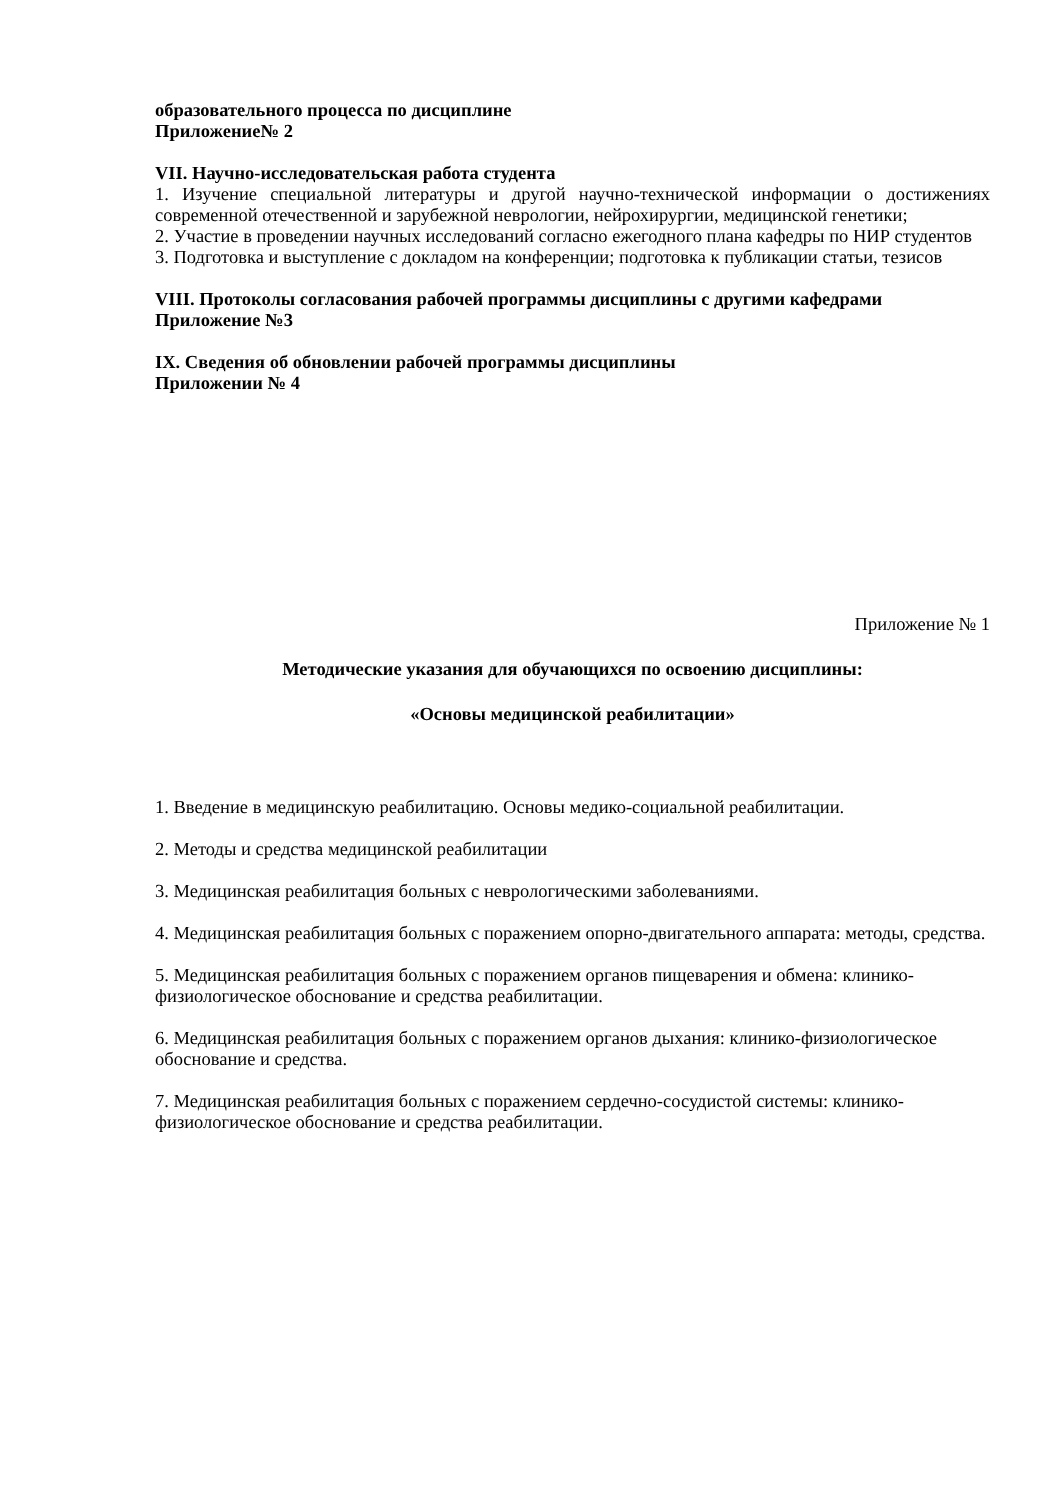образовательного процесса по дисциплине
Приложение№ 2
VII. Научно-исследовательская работа студента
1. Изучение специальной литературы и другой научно-технической информации о достижениях современной отечественной и зарубежной неврологии, нейрохирургии, медицинской генетики;
2. Участие в проведении научных исследований согласно ежегодного плана кафедры по НИР студентов
3. Подготовка и выступление с докладом на конференции; подготовка к публикации статьи, тезисов
VIII. Протоколы согласования рабочей программы дисциплины с другими кафедрами
Приложение №3
IX. Сведения об обновлении рабочей программы дисциплины
Приложении № 4
Приложение № 1
Методические указания для обучающихся по освоению дисциплины:
«Основы медицинской реабилитации»
1. Введение в медицинскую реабилитацию. Основы медико-социальной реабилитации.
2. Методы и средства медицинской реабилитации
3. Медицинская реабилитация больных с неврологическими заболеваниями.
4. Медицинская реабилитация больных с поражением опорно-двигательного аппарата: методы, средства.
5. Медицинская реабилитация больных с поражением органов пищеварения и обмена: клинико-физиологическое обоснование и средства реабилитации.
6. Медицинская реабилитация больных с поражением органов дыхания: клинико-физиологическое обоснование и средства.
7. Медицинская реабилитация больных с поражением сердечно-сосудистой системы: клинико-физиологическое обоснование и средства реабилитации.